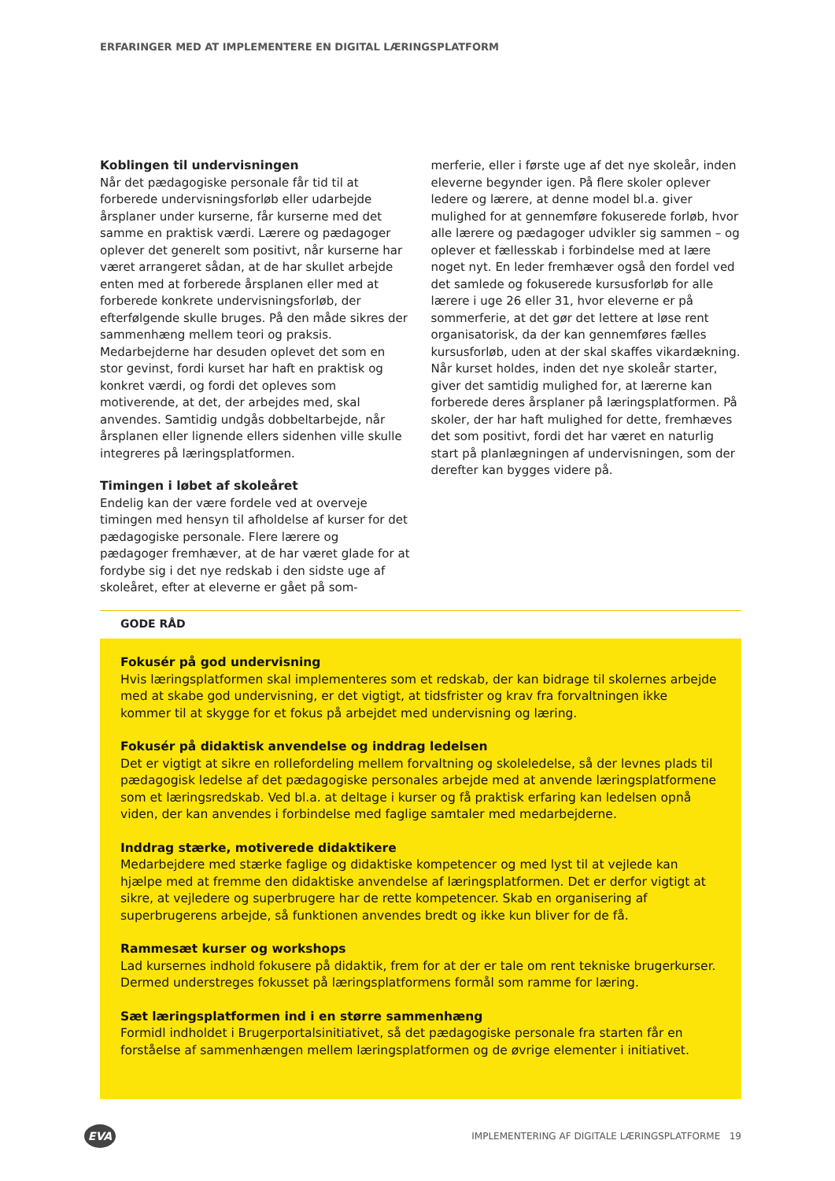ERFARINGER MED AT IMPLEMENTERE EN DIGITAL LÆRINGSPLATFORM
Koblingen til undervisningen
Når det pædagogiske personale får tid til at forberede undervisningsforløb eller udarbejde årsplaner under kurserne, får kurserne med det samme en praktisk værdi. Lærere og pædagoger oplever det generelt som positivt, når kurserne har været arrangeret sådan, at de har skullet arbejde enten med at forberede årsplanen eller med at forberede konkrete undervisningsforløb, der efterfølgende skulle bruges. På den måde sikres der sammenhæng mellem teori og praksis. Medarbejderne har desuden oplevet det som en stor gevinst, fordi kurset har haft en praktisk og konkret værdi, og fordi det opleves som motiverende, at det, der arbejdes med, skal anvendes. Samtidig undgås dobbeltarbejde, når årsplanen eller lignende ellers sidenhen ville skulle integreres på læringsplatformen.
Timingen i løbet af skoleåret
Endelig kan der være fordele ved at overveje timingen med hensyn til afholdelse af kurser for det pædagogiske personale. Flere lærere og pædagoger fremhæver, at de har været glade for at fordybe sig i det nye redskab i den sidste uge af skoleåret, efter at eleverne er gået på som-
merferie, eller i første uge af det nye skoleår, inden eleverne begynder igen. På flere skoler oplever ledere og lærere, at denne model bl.a. giver mulighed for at gennemføre fokuserede forløb, hvor alle lærere og pædagoger udvikler sig sammen – og oplever et fællesskab i forbindelse med at lære noget nyt. En leder fremhæver også den fordel ved det samlede og fokuserede kursusforløb for alle lærere i uge 26 eller 31, hvor eleverne er på sommerferie, at det gør det lettere at løse rent organisatorisk, da der kan gennemføres fælles kursusforløb, uden at der skal skaffes vikardækning. Når kurset holdes, inden det nye skoleår starter, giver det samtidig mulighed for, at lærerne kan forberede deres årsplaner på læringsplatformen. På skoler, der har haft mulighed for dette, fremhæves det som positivt, fordi det har været en naturlig start på planlægningen af undervisningen, som der derefter kan bygges videre på.
GODE RÅD
Fokusér på god undervisning
Hvis læringsplatformen skal implementeres som et redskab, der kan bidrage til skolernes arbejde med at skabe god undervisning, er det vigtigt, at tidsfrister og krav fra forvaltningen ikke kommer til at skygge for et fokus på arbejdet med undervisning og læring.
Fokusér på didaktisk anvendelse og inddrag ledelsen
Det er vigtigt at sikre en rollefordeling mellem forvaltning og skoleledelse, så der levnes plads til pædagogisk ledelse af det pædagogiske personales arbejde med at anvende læringsplatformene som et læringsredskab. Ved bl.a. at deltage i kurser og få praktisk erfaring kan ledelsen opnå viden, der kan anvendes i forbindelse med faglige samtaler med medarbejderne.
Inddrag stærke, motiverede didaktikere
Medarbejdere med stærke faglige og didaktiske kompetencer og med lyst til at vejlede kan hjælpe med at fremme den didaktiske anvendelse af læringsplatformen. Det er derfor vigtigt at sikre, at vejledere og superbrugere har de rette kompetencer. Skab en organisering af superbrugerens arbejde, så funktionen anvendes bredt og ikke kun bliver for de få.
Rammesæt kurser og workshops
Lad kursernes indhold fokusere på didaktik, frem for at der er tale om rent tekniske brugerkurser. Dermed understreges fokusset på læringsplatformens formål som ramme for læring.
Sæt læringsplatformen ind i en større sammenhæng
Formidl indholdet i Brugerportalsinitiativet, så det pædagogiske personale fra starten får en forståelse af sammenhængen mellem læringsplatformen og de øvrige elementer i initiativet.
EVA
IMPLEMENTERING AF DIGITALE LÆRINGSPLATFORME 19